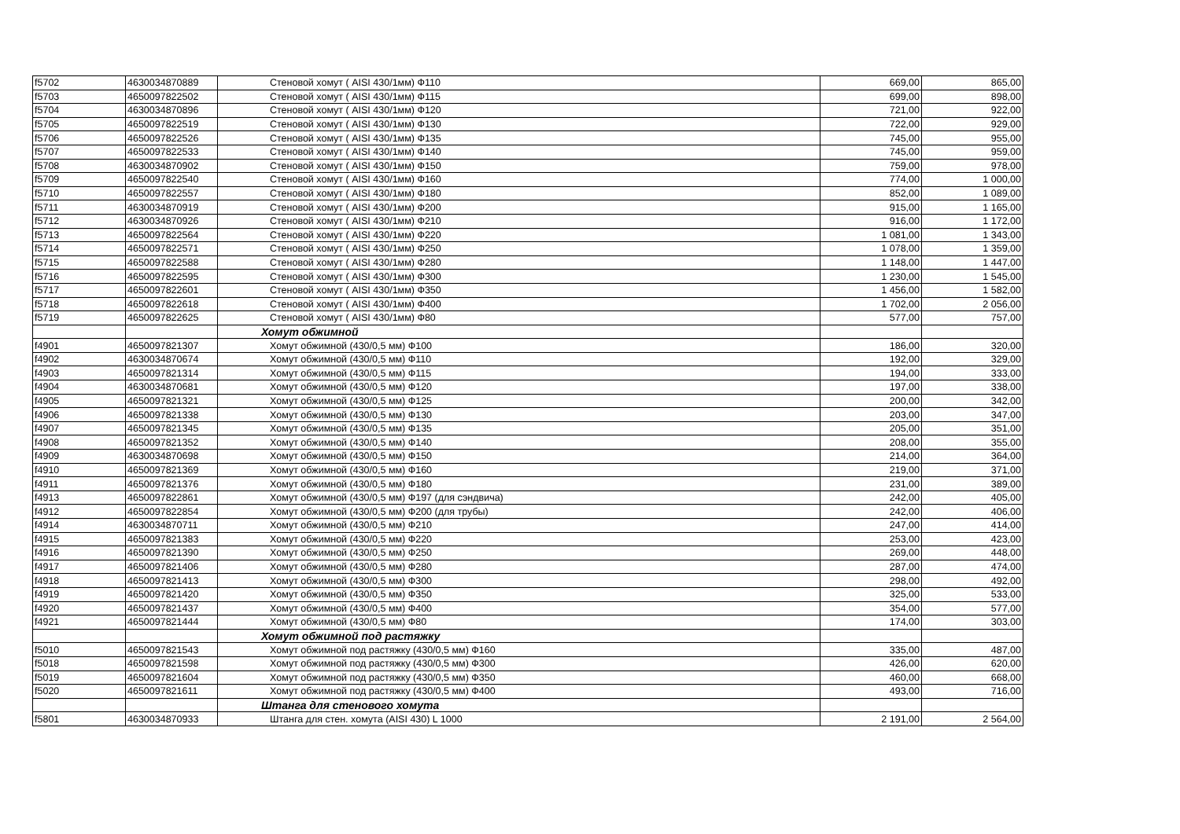| f5702 | 4630034870889 | Стеновой хомут ( AISI 430/1мм) Ф110 | 669,00 | 865,00 |
| f5703 | 4650097822502 | Стеновой хомут ( AISI 430/1мм) Ф115 | 699,00 | 898,00 |
| f5704 | 4630034870896 | Стеновой хомут ( AISI 430/1мм) Ф120 | 721,00 | 922,00 |
| f5705 | 4650097822519 | Стеновой хомут ( AISI 430/1мм) Ф130 | 722,00 | 929,00 |
| f5706 | 4650097822526 | Стеновой хомут ( AISI 430/1мм) Ф135 | 745,00 | 955,00 |
| f5707 | 4650097822533 | Стеновой хомут ( AISI 430/1мм) Ф140 | 745,00 | 959,00 |
| f5708 | 4630034870902 | Стеновой хомут ( AISI 430/1мм) Ф150 | 759,00 | 978,00 |
| f5709 | 4650097822540 | Стеновой хомут ( AISI 430/1мм) Ф160 | 774,00 | 1 000,00 |
| f5710 | 4650097822557 | Стеновой хомут ( AISI 430/1мм) Ф180 | 852,00 | 1 089,00 |
| f5711 | 4630034870919 | Стеновой хомут ( AISI 430/1мм) Ф200 | 915,00 | 1 165,00 |
| f5712 | 4630034870926 | Стеновой хомут ( AISI 430/1мм) Ф210 | 916,00 | 1 172,00 |
| f5713 | 4650097822564 | Стеновой хомут ( AISI 430/1мм) Ф220 | 1 081,00 | 1 343,00 |
| f5714 | 4650097822571 | Стеновой хомут ( AISI 430/1мм) Ф250 | 1 078,00 | 1 359,00 |
| f5715 | 4650097822588 | Стеновой хомут ( AISI 430/1мм) Ф280 | 1 148,00 | 1 447,00 |
| f5716 | 4650097822595 | Стеновой хомут ( AISI 430/1мм) Ф300 | 1 230,00 | 1 545,00 |
| f5717 | 4650097822601 | Стеновой хомут ( AISI 430/1мм) Ф350 | 1 456,00 | 1 582,00 |
| f5718 | 4650097822618 | Стеновой хомут ( AISI 430/1мм) Ф400 | 1 702,00 | 2 056,00 |
| f5719 | 4650097822625 | Стеновой хомут ( AISI 430/1мм) Ф80 | 577,00 | 757,00 |
| | | Хомут обжимной | | |
| f4901 | 4650097821307 | Хомут обжимной (430/0,5 мм) Ф100 | 186,00 | 320,00 |
| f4902 | 4630034870674 | Хомут обжимной (430/0,5 мм) Ф110 | 192,00 | 329,00 |
| f4903 | 4650097821314 | Хомут обжимной (430/0,5 мм) Ф115 | 194,00 | 333,00 |
| f4904 | 4630034870681 | Хомут обжимной (430/0,5 мм) Ф120 | 197,00 | 338,00 |
| f4905 | 4650097821321 | Хомут обжимной (430/0,5 мм) Ф125 | 200,00 | 342,00 |
| f4906 | 4650097821338 | Хомут обжимной (430/0,5 мм) Ф130 | 203,00 | 347,00 |
| f4907 | 4650097821345 | Хомут обжимной (430/0,5 мм) Ф135 | 205,00 | 351,00 |
| f4908 | 4650097821352 | Хомут обжимной (430/0,5 мм) Ф140 | 208,00 | 355,00 |
| f4909 | 4630034870698 | Хомут обжимной (430/0,5 мм) Ф150 | 214,00 | 364,00 |
| f4910 | 4650097821369 | Хомут обжимной (430/0,5 мм) Ф160 | 219,00 | 371,00 |
| f4911 | 4650097821376 | Хомут обжимной (430/0,5 мм) Ф180 | 231,00 | 389,00 |
| f4913 | 4650097822861 | Хомут обжимной (430/0,5 мм) Ф197 (для сэндвича) | 242,00 | 405,00 |
| f4912 | 4650097822854 | Хомут обжимной (430/0,5 мм) Ф200 (для трубы) | 242,00 | 406,00 |
| f4914 | 4630034870711 | Хомут обжимной (430/0,5 мм) Ф210 | 247,00 | 414,00 |
| f4915 | 4650097821383 | Хомут обжимной (430/0,5 мм) Ф220 | 253,00 | 423,00 |
| f4916 | 4650097821390 | Хомут обжимной (430/0,5 мм) Ф250 | 269,00 | 448,00 |
| f4917 | 4650097821406 | Хомут обжимной (430/0,5 мм) Ф280 | 287,00 | 474,00 |
| f4918 | 4650097821413 | Хомут обжимной (430/0,5 мм) Ф300 | 298,00 | 492,00 |
| f4919 | 4650097821420 | Хомут обжимной (430/0,5 мм) Ф350 | 325,00 | 533,00 |
| f4920 | 4650097821437 | Хомут обжимной (430/0,5 мм) Ф400 | 354,00 | 577,00 |
| f4921 | 4650097821444 | Хомут обжимной (430/0,5 мм) Ф80 | 174,00 | 303,00 |
| | | Хомут обжимной под растяжку | | |
| f5010 | 4650097821543 | Хомут обжимной под растяжку (430/0,5 мм) Ф160 | 335,00 | 487,00 |
| f5018 | 4650097821598 | Хомут обжимной под растяжку (430/0,5 мм) Ф300 | 426,00 | 620,00 |
| f5019 | 4650097821604 | Хомут обжимной под растяжку (430/0,5 мм) Ф350 | 460,00 | 668,00 |
| f5020 | 4650097821611 | Хомут обжимной под растяжку (430/0,5 мм) Ф400 | 493,00 | 716,00 |
| | | Штанга для стенового хомута | | |
| f5801 | 4630034870933 | Штанга для стен. хомута (AISI 430) L 1000 | 2 191,00 | 2 564,00 |